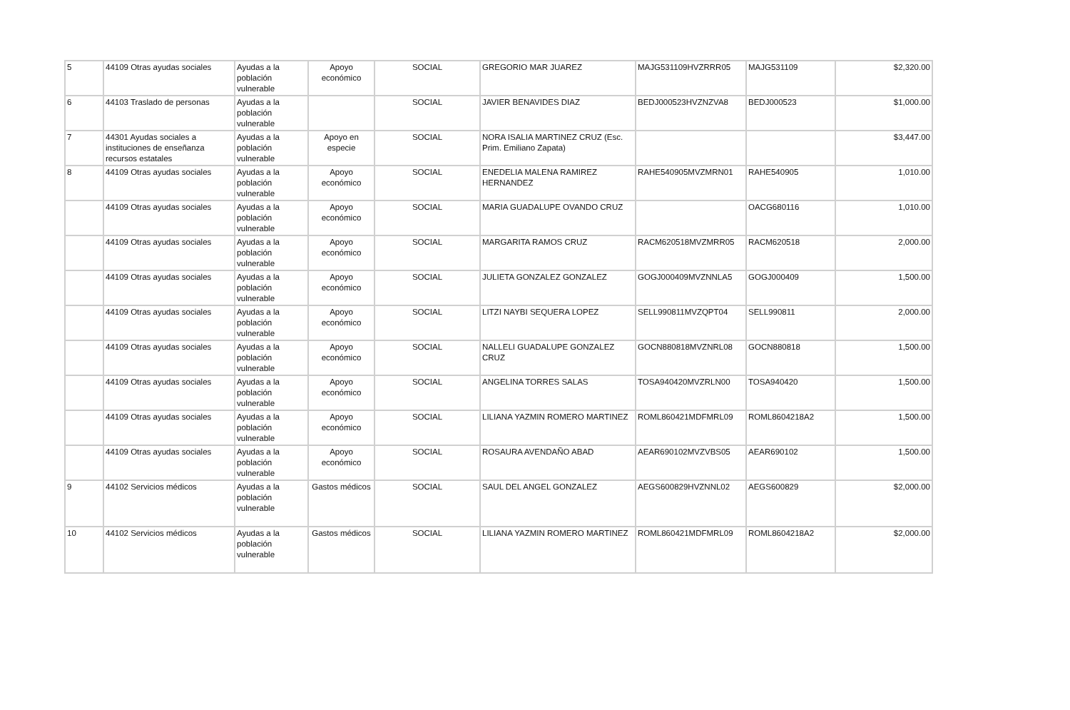| 5 | 44109 Otras ayudas sociales | Ayudas a la población vulnerable | Apoyo económico | SOCIAL | GREGORIO MAR JUAREZ | MAJG531109HVZRRR05 | MAJG531109 | $2,320.00 |
| 6 | 44103 Traslado de personas | Ayudas a la población vulnerable | | SOCIAL | JAVIER BENAVIDES DIAZ | BEDJ000523HVZNZVA8 | BEDJ000523 | $1,000.00 |
| 7 | 44301 Ayudas sociales a instituciones de enseñanza recursos estatales | Ayudas a la población vulnerable | Apoyo en especie | SOCIAL | NORA ISALIA MARTINEZ CRUZ (Esc. Prim. Emiliano Zapata) | | | $3,447.00 |
| 8 | 44109 Otras ayudas sociales | Ayudas a la población vulnerable | Apoyo económico | SOCIAL | ENEDELIA MALENA RAMIREZ HERNANDEZ | RAHE540905MVZMRN01 | RAHE540905 | 1,010.00 |
| | 44109 Otras ayudas sociales | Ayudas a la población vulnerable | Apoyo económico | SOCIAL | MARIA GUADALUPE OVANDO CRUZ | | OACG680116 | 1,010.00 |
| | 44109 Otras ayudas sociales | Ayudas a la población vulnerable | Apoyo económico | SOCIAL | MARGARITA RAMOS CRUZ | RACM620518MVZMRR05 | RACM620518 | 2,000.00 |
| | 44109 Otras ayudas sociales | Ayudas a la población vulnerable | Apoyo económico | SOCIAL | JULIETA GONZALEZ GONZALEZ | GOGJ000409MVZNNLA5 | GOGJ000409 | 1,500.00 |
| | 44109 Otras ayudas sociales | Ayudas a la población vulnerable | Apoyo económico | SOCIAL | LITZI NAYBI SEQUERA LOPEZ | SELL990811MVZQPT04 | SELL990811 | 2,000.00 |
| | 44109 Otras ayudas sociales | Ayudas a la población vulnerable | Apoyo económico | SOCIAL | NALLELI GUADALUPE GONZALEZ CRUZ | GOCN880818MVZNRL08 | GOCN880818 | 1,500.00 |
| | 44109 Otras ayudas sociales | Ayudas a la población vulnerable | Apoyo económico | SOCIAL | ANGELINA TORRES SALAS | TOSA940420MVZRLN00 | TOSA940420 | 1,500.00 |
| | 44109 Otras ayudas sociales | Ayudas a la población vulnerable | Apoyo económico | SOCIAL | LILIANA YAZMIN ROMERO MARTINEZ | ROML860421MDFMRL09 | ROML8604218A2 | 1,500.00 |
| | 44109 Otras ayudas sociales | Ayudas a la población vulnerable | Apoyo económico | SOCIAL | ROSAURA AVENDAÑO ABAD | AEAR690102MVZVBS05 | AEAR690102 | 1,500.00 |
| 9 | 44102 Servicios médicos | Ayudas a la población vulnerable | Gastos médicos | SOCIAL | SAUL DEL ANGEL GONZALEZ | AEGS600829HVZNNL02 | AEGS600829 | $2,000.00 |
| 10 | 44102 Servicios médicos | Ayudas a la población vulnerable | Gastos médicos | SOCIAL | LILIANA YAZMIN ROMERO MARTINEZ | ROML860421MDFMRL09 | ROML8604218A2 | $2,000.00 |